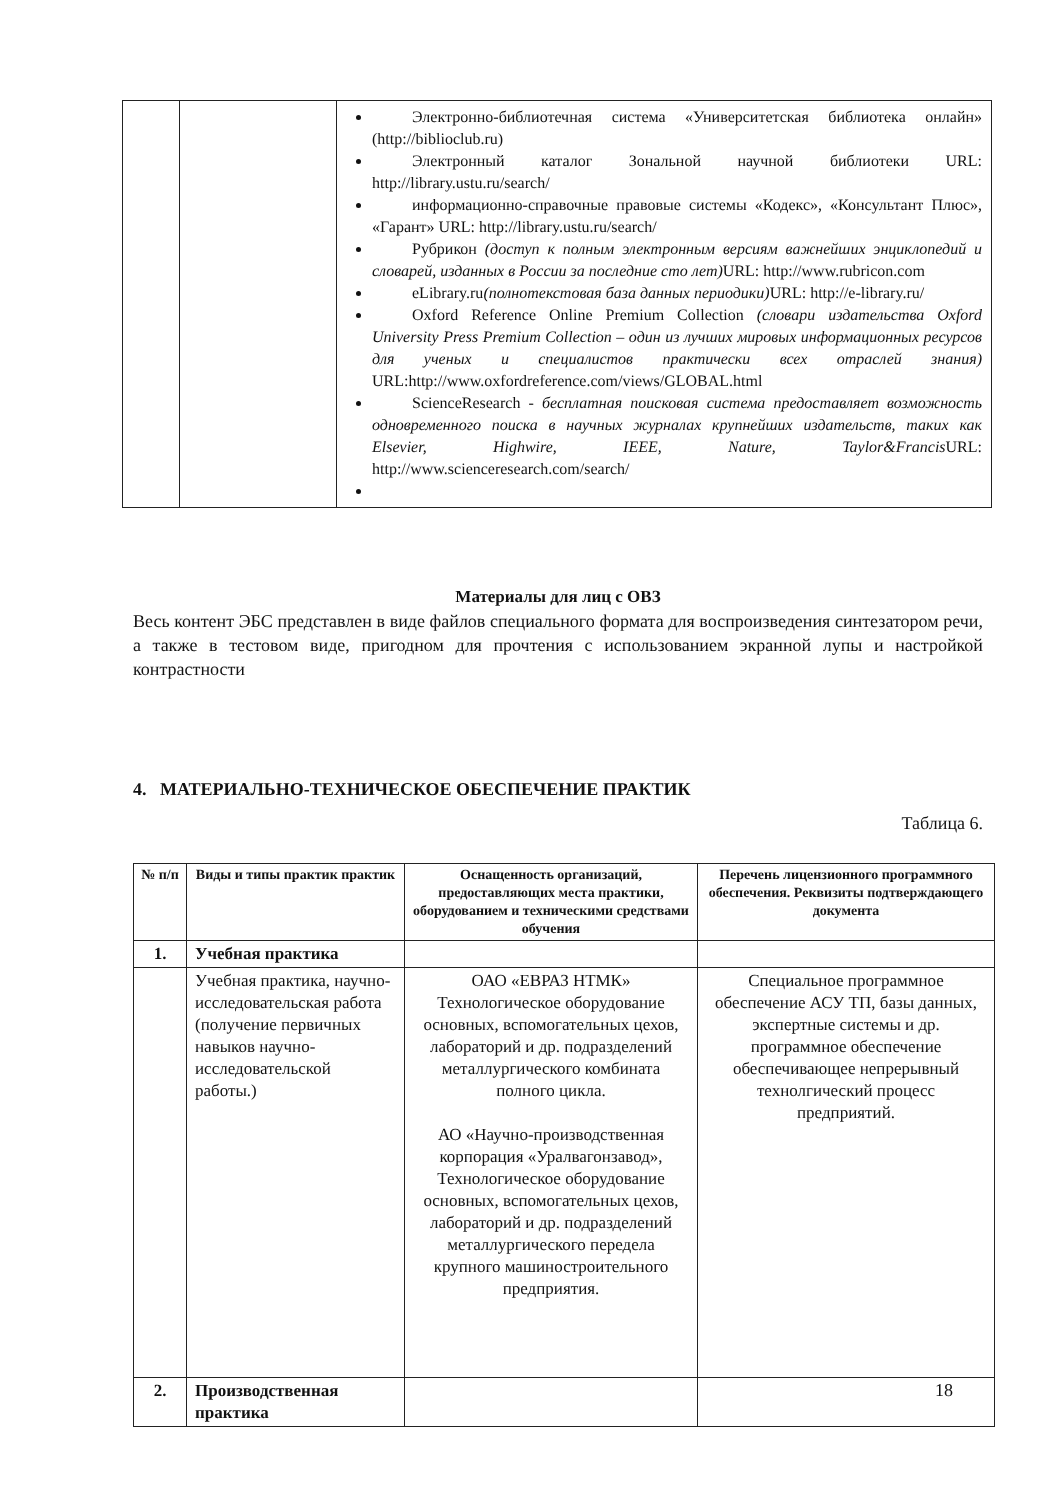| | | Электронно-библиотечная система «Университетская библиотека онлайн» ( http://biblioclub.ru ) Электронный каталог Зональной научной библиотеки URL: http://library.ustu.ru/search/ информационно-справочные правовые системы «Кодекс», «Консультант Плюс», «Гарант» URL: http://library.ustu.ru/search/ Рубрикон (доступ к полным электронным версиям важнейших энциклопедий и словарей, изданных в России за последние сто лет) URL: http://www.rubricon.com eLibrary.ru (полнотекстовая база данных периодики) URL: http://e-library.ru/ Oxford Reference Online Premium Collection (словари издательства Oxford University Press Premium Collection – один из лучших мировых информационных ресурсов для ученых и специалистов практически всех отраслей знания) URL: http://www.oxfordreference.com/views/GLOBAL.html ScienceResearch - бесплатная поисковая система предоставляет возможность одновременного поиска в научных журналах крупнейших издательств, таких как Elsevier, Highwire, IEEE, Nature, Taylor&Francis URL: http://www.scienceresearch.com/search/ |
Материалы для лиц с ОВЗ
Весь контент ЭБС представлен в виде файлов специального формата для воспроизведения синтезатором речи, а также в тестовом виде, пригодном для прочтения с использованием экранной лупы и настройкой контрастности
4. МАТЕРИАЛЬНО-ТЕХНИЧЕСКОЕ ОБЕСПЕЧЕНИЕ ПРАКТИК
Таблица 6.
| № п/п | Виды и типы практик практик | Оснащенность организаций, предоставляющих места практики, оборудованием и техническими средствами обучения | Перечень лицензионного программного обеспечения. Реквизиты подтверждающего документа |
| --- | --- | --- | --- |
| 1. | Учебная практика | | |
| | Учебная практика, научно-исследовательская работа (получение первичных навыков научно-исследовательской работы.) | ОАО «ЕВРАЗ НТМК» Технологическое оборудование основных, вспомогательных цехов, лабораторий и др. подразделений металлургического комбината полного цикла. АО «Научно-производственная корпорация «Уралвагонзавод», Технологическое оборудование основных, вспомогательных цехов, лабораторий и др. подразделений металлургического передела крупного машиностроительного предприятия. | Специальное программное обеспечение АСУ ТП, базы данных, экспертные системы и др. программное обеспечение обеспечивающее непрерывный технолгический процесс предприятий. |
| 2. | Производственная практика | | |
18